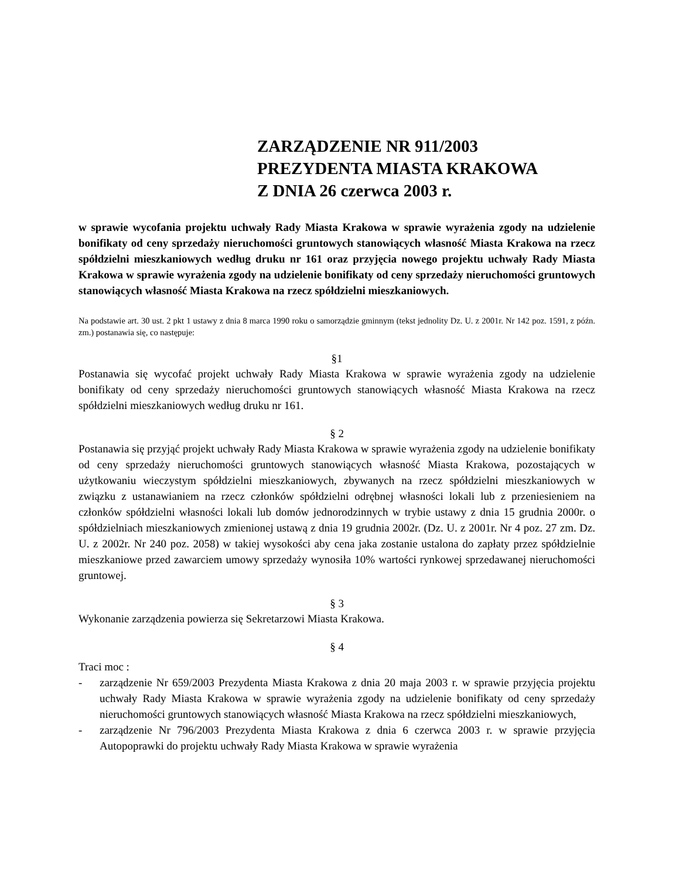ZARZĄDZENIE NR 911/2003
PREZYDENTA MIASTA KRAKOWA
Z DNIA 26 czerwca 2003 r.
w sprawie wycofania projektu uchwały Rady Miasta Krakowa w sprawie wyrażenia zgody na udzielenie bonifikaty od ceny sprzedaży nieruchomości gruntowych stanowiących własność Miasta Krakowa na rzecz spółdzielni mieszkaniowych według druku nr 161 oraz przyjęcia nowego projektu uchwały Rady Miasta Krakowa w sprawie wyrażenia zgody na udzielenie bonifikaty od ceny sprzedaży nieruchomości gruntowych stanowiących własność Miasta Krakowa na rzecz spółdzielni mieszkaniowych.
Na podstawie art. 30 ust. 2 pkt 1 ustawy z dnia 8 marca 1990 roku o samorządzie gminnym (tekst jednolity Dz. U. z 2001r. Nr 142 poz. 1591, z późn. zm.) postanawia się, co następuje:
§1
Postanawia się wycofać projekt uchwały Rady Miasta Krakowa w sprawie wyrażenia zgody na udzielenie bonifikaty od ceny sprzedaży nieruchomości gruntowych stanowiących własność Miasta Krakowa na rzecz spółdzielni mieszkaniowych według druku nr 161.
§ 2
Postanawia się przyjąć projekt uchwały Rady Miasta Krakowa w sprawie wyrażenia zgody na udzielenie bonifikaty od ceny sprzedaży nieruchomości gruntowych stanowiących własność Miasta Krakowa, pozostających w użytkowaniu wieczystym spółdzielni mieszkaniowych, zbywanych na rzecz spółdzielni mieszkaniowych w związku z ustanawianiem na rzecz członków spółdzielni odrębnej własności lokali lub z przeniesieniem na członków spółdzielni własności lokali lub domów jednorodzinnych w trybie ustawy z dnia 15 grudnia 2000r. o spółdzielniach mieszkaniowych zmienionej ustawą z dnia 19 grudnia 2002r. (Dz. U. z 2001r. Nr 4 poz. 27 zm. Dz. U. z 2002r. Nr 240 poz. 2058) w takiej wysokości aby cena jaka zostanie ustalona do zapłaty przez spółdzielnie mieszkaniowe przed zawarciem umowy sprzedaży wynosiła 10% wartości rynkowej sprzedawanej nieruchomości gruntowej.
§ 3
Wykonanie zarządzenia powierza się Sekretarzowi Miasta Krakowa.
§ 4
Traci moc :
- zarządzenie Nr 659/2003 Prezydenta Miasta Krakowa z dnia 20 maja 2003 r. w sprawie przyjęcia projektu uchwały Rady Miasta Krakowa w sprawie wyrażenia zgody na udzielenie bonifikaty od ceny sprzedaży nieruchomości gruntowych stanowiących własność Miasta Krakowa na rzecz spółdzielni mieszkaniowych,
- zarządzenie Nr 796/2003 Prezydenta Miasta Krakowa z dnia 6 czerwca 2003 r. w sprawie przyjęcia Autopoprawki do projektu uchwały Rady Miasta Krakowa w sprawie wyrażenia